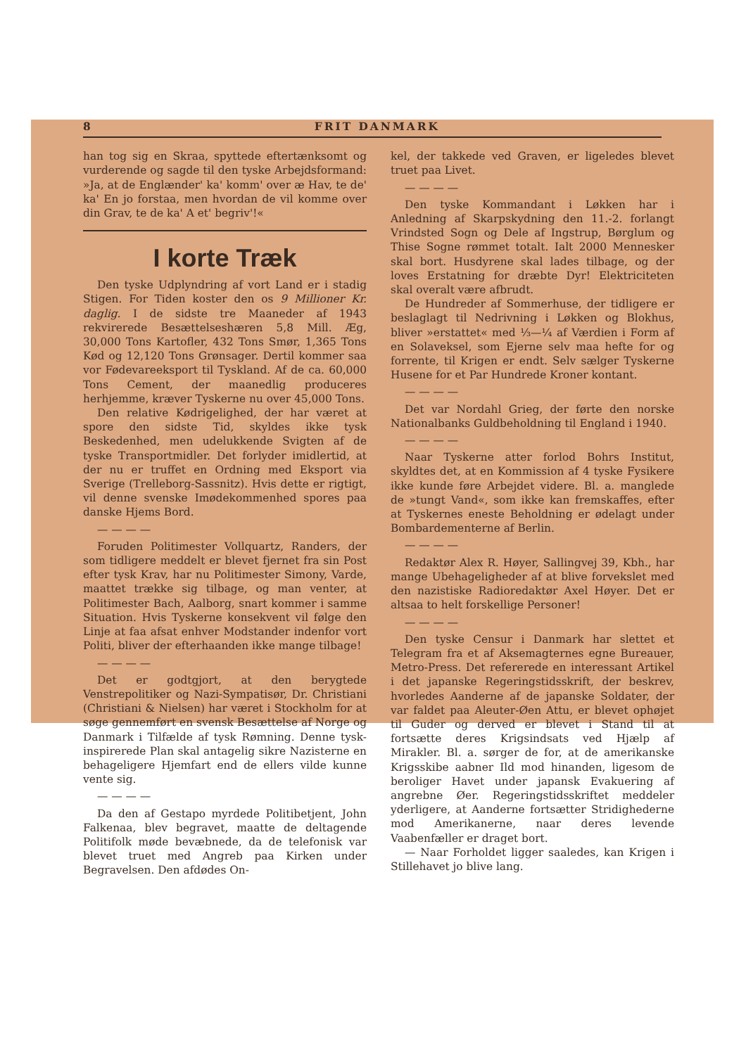8 FRIT DANMARK
han tog sig en Skraa, spyttede eftertænksomt og vurderende og sagde til den tyske Arbejdsformand: »Ja, at de Englænder' ka' komm' over æ Hav, te de' ka' En jo forstaa, men hvordan de vil komme over din Grav, te de ka' A et' begriv'!«
I korte Træk
Den tyske Udplyndring af vort Land er i stadig Stigen. For Tiden koster den os 9 Millioner Kr. daglig. I de sidste tre Maaneder af 1943 rekvirerede Besættelseshæren 5,8 Mill. Æg, 30,000 Tons Kartofler, 432 Tons Smør, 1,365 Tons Kød og 12,120 Tons Grønsager. Dertil kommer saa vor Fødevareeksport til Tyskland. Af de ca. 60,000 Tons Cement, der maanedlig produceres herhjemme, kræver Tyskerne nu over 45,000 Tons.
Den relative Kødrigelighed, der har været at spore den sidste Tid, skyldes ikke tysk Beskedenhed, men udelukkende Svigten af de tyske Transportmidler. Det forlyder imidlertid, at der nu er truffet en Ordning med Eksport via Sverige (Trelleborg-Sassnitz). Hvis dette er rigtigt, vil denne svenske Imødekommenhed spores paa danske Hjems Bord.
— — — —
Foruden Politimester Vollquartz, Randers, der som tidligere meddelt er blevet fjernet fra sin Post efter tysk Krav, har nu Politimester Simony, Varde, maattet trække sig tilbage, og man venter, at Politimester Bach, Aalborg, snart kommer i samme Situation. Hvis Tyskerne konsekvent vil følge den Linje at faa afsat enhver Modstander indenfor vort Politi, bliver der efterhaanden ikke mange tilbage!
— — — —
Det er godtgjort, at den berygtede Venstrepolitiker og Nazi-Sympatisør, Dr. Christiani (Christiani & Nielsen) har været i Stockholm for at søge gennemført en svensk Besættelse af Norge og Danmark i Tilfælde af tysk Rømning. Denne tysk-inspirerede Plan skal antagelig sikre Nazisterne en behageligere Hjemfart end de ellers vilde kunne vente sig.
— — — —
Da den af Gestapo myrdede Politibetjent, John Falkenaa, blev begravet, maatte de deltagende Politifolk møde bevæbnede, da de telefonisk var blevet truet med Angreb paa Kirken under Begravelsen. Den afdødes On-
kel, der takkede ved Graven, er ligeledes blevet truet paa Livet.
— — — —
Den tyske Kommandant i Løkken har i Anledning af Skarpskydning den 11.-2. forlangt Vrindsted Sogn og Dele af Ingstrup, Børglum og Thise Sogne rømmet totalt. Ialt 2000 Mennesker skal bort. Husdyrene skal lades tilbage, og der loves Erstatning for dræbte Dyr! Elektriciteten skal overalt være afbrudt.
De Hundreder af Sommerhuse, der tidligere er beslaglagt til Nedrivning i Løkken og Blokhus, bliver »erstattet« med ⅓—¼ af Værdien i Form af en Solaveksel, som Ejerne selv maa hefte for og forrente, til Krigen er endt. Selv sælger Tyskerne Husene for et Par Hundrede Kroner kontant.
— — — —
Det var Nordahl Grieg, der førte den norske Nationalbanks Guldbeholdning til England i 1940.
— — — —
Naar Tyskerne atter forlod Bohrs Institut, skyldtes det, at en Kommission af 4 tyske Fysikere ikke kunde føre Arbejdet videre. Bl. a. manglede de »tungt Vand«, som ikke kan fremskaffes, efter at Tyskernes eneste Beholdning er ødelagt under Bombardementerne af Berlin.
— — — —
Redaktør Alex R. Høyer, Sallingvej 39, Kbh., har mange Ubehageligheder af at blive forvekslet med den nazistiske Radioredaktør Axel Høyer. Det er altsaa to helt forskellige Personer!
— — — —
Den tyske Censur i Danmark har slettet et Telegram fra et af Aksemagternes egne Bureauer, Metro-Press. Det refererede en interessant Artikel i det japanske Regeringstidsskrift, der beskrev, hvorledes Aanderne af de japanske Soldater, der var faldet paa Aleuter-Øen Attu, er blevet ophøjet til Guder og derved er blevet i Stand til at fortsætte deres Krigsindsats ved Hjælp af Mirakler. Bl. a. sørger de for, at de amerikanske Krigsskibe aabner Ild mod hinanden, ligesom de beroliger Havet under japansk Evakuering af angrebne Øer. Regeringstidsskriftet meddeler yderligere, at Aanderne fortsætter Stridighederne mod Amerikanerne, naar deres levende Vaabenfæller er draget bort.
— Naar Forholdet ligger saaledes, kan Krigen i Stillehavet jo blive lang.